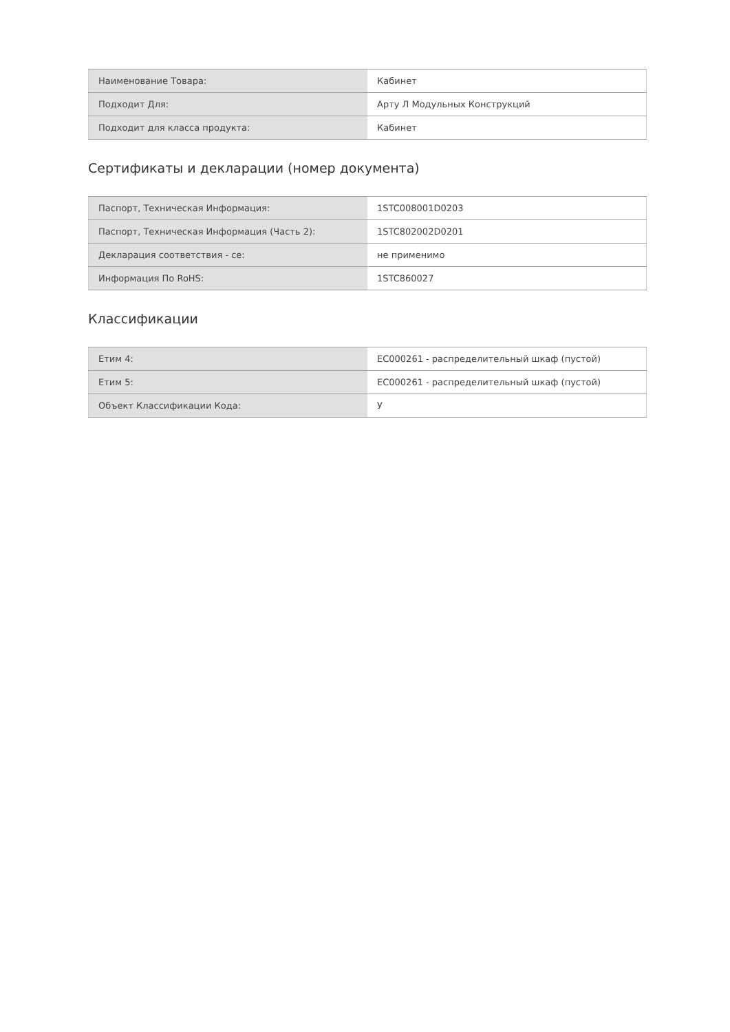| Наименование Товара: | Кабинет |
| Подходит Для: | Арту Л Модульных Конструкций |
| Подходит для класса продукта: | Кабинет |
Сертификаты и декларации (номер документа)
| Паспорт, Техническая Информация: | 1STC008001D0203 |
| Паспорт, Техническая Информация (Часть 2): | 1STC802002D0201 |
| Декларация соответствия - се: | не применимо |
| Информация По RoHS: | 1STC860027 |
Классификации
| Етим 4: | EC000261 - распределительный шкаф (пустой) |
| Етим 5: | EC000261 - распределительный шкаф (пустой) |
| Объект Классификации Кода: | У |